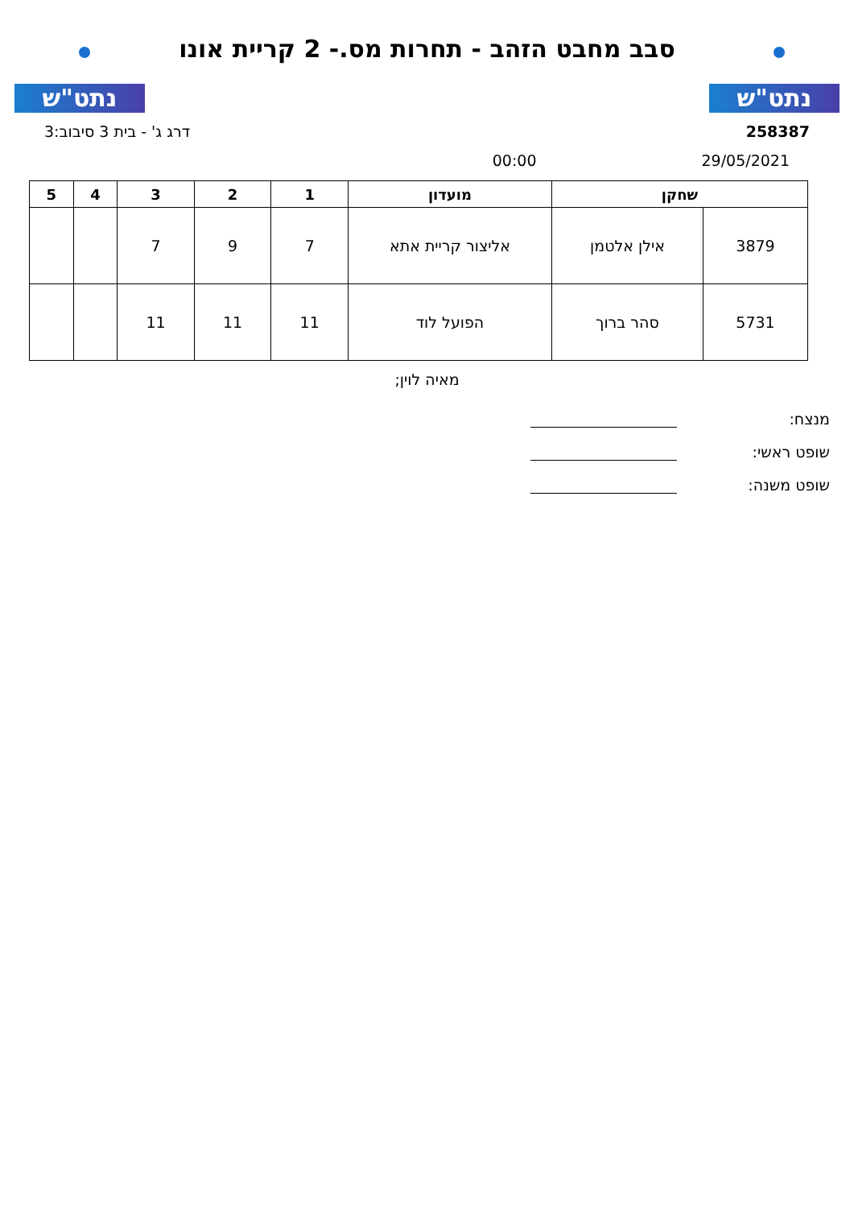נתט"ש
סבב מחבט הזהב - תחרות מס.- 2 קריית אונו
נתט"ש
258387 דרג ג' - בית 3 סיבוב:3
29/05/2021 00:00
| שחקן | | מועדון | 1 | 2 | 3 | 4 | 5 |
| --- | --- | --- | --- | --- | --- | --- | --- |
| 3879 | אילן אלטמן | אליצור קריית אתא | 7 | 9 | 7 | | |
| 5731 | סהר ברוך | הפועל לוד | 11 | 11 | 11 | | |
מאיה לוין;
מנצח:
שופט ראשי:
שופט משנה: